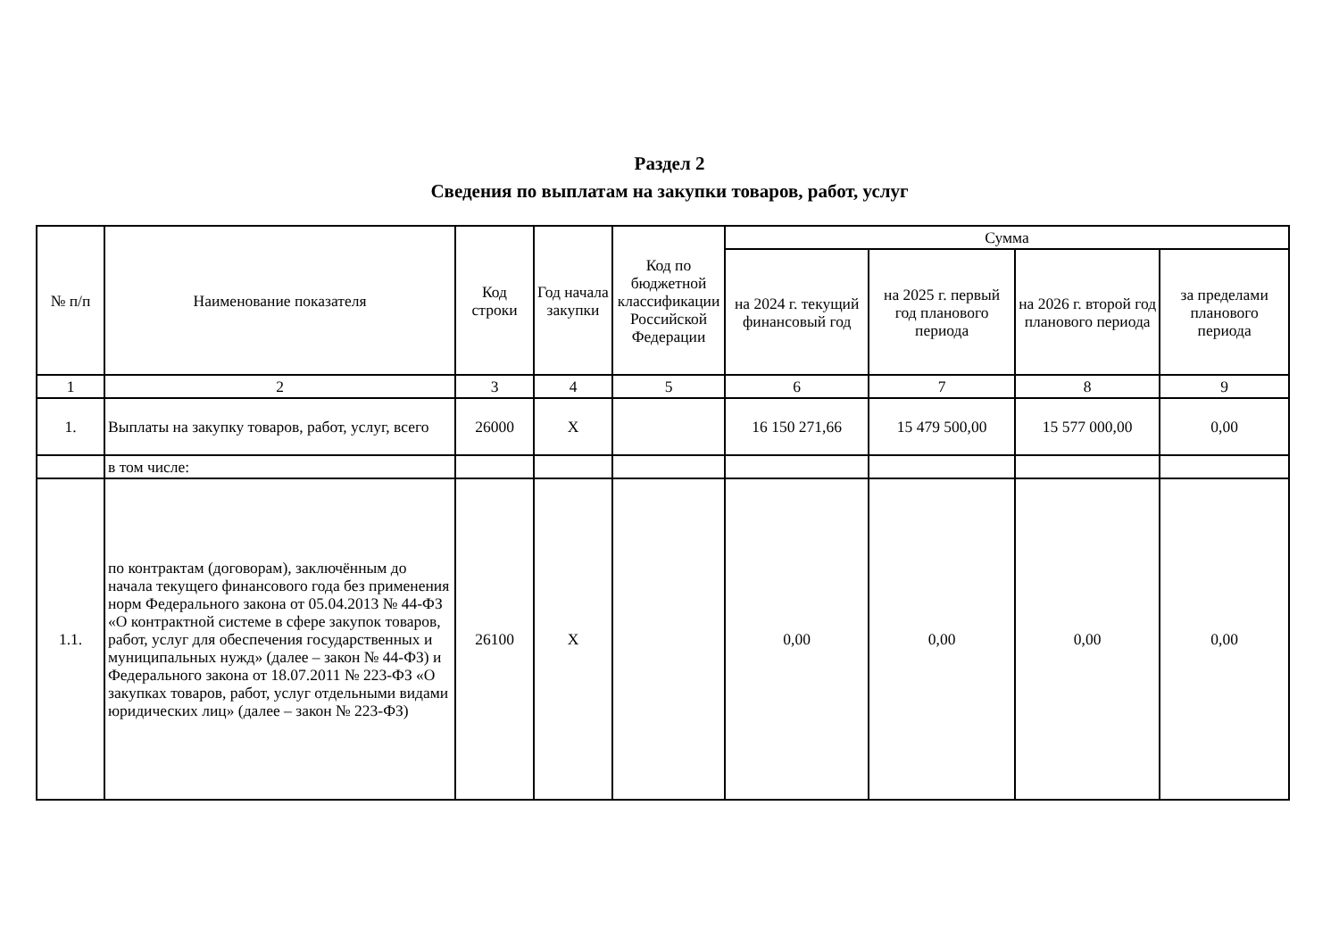Раздел 2
Сведения по выплатам на закупки товаров, работ, услуг
| № п/п | Наименование показателя | Код строки | Год начала закупки | Код по бюджетной классификации Российской Федерации | Сумма | | | |
| --- | --- | --- | --- | --- | --- | --- | --- | --- |
| | | | | | на 2024 г. текущий финансовый год | на 2025 г. первый год планового периода | на 2026 г. второй год планового периода | за пределами планового периода |
| 1 | 2 | 3 | 4 | 5 | 6 | 7 | 8 | 9 |
| 1. | Выплаты на закупку товаров, работ, услуг, всего | 26000 | Х | | 16 150 271,66 | 15 479 500,00 | 15 577 000,00 | 0,00 |
| | в том числе: | | | | | | | |
| 1.1. | по контрактам (договорам), заключённым до начала текущего финансового года без применения норм Федерального закона от 05.04.2013 № 44-ФЗ «О контрактной системе в сфере закупок товаров, работ, услуг для обеспечения государственных и муниципальных нужд» (далее – закон № 44-ФЗ) и Федерального закона от 18.07.2011 № 223-ФЗ «О закупках товаров, работ, услуг отдельными видами юридических лиц» (далее – закон № 223-ФЗ) | 26100 | Х | | 0,00 | 0,00 | 0,00 | 0,00 |